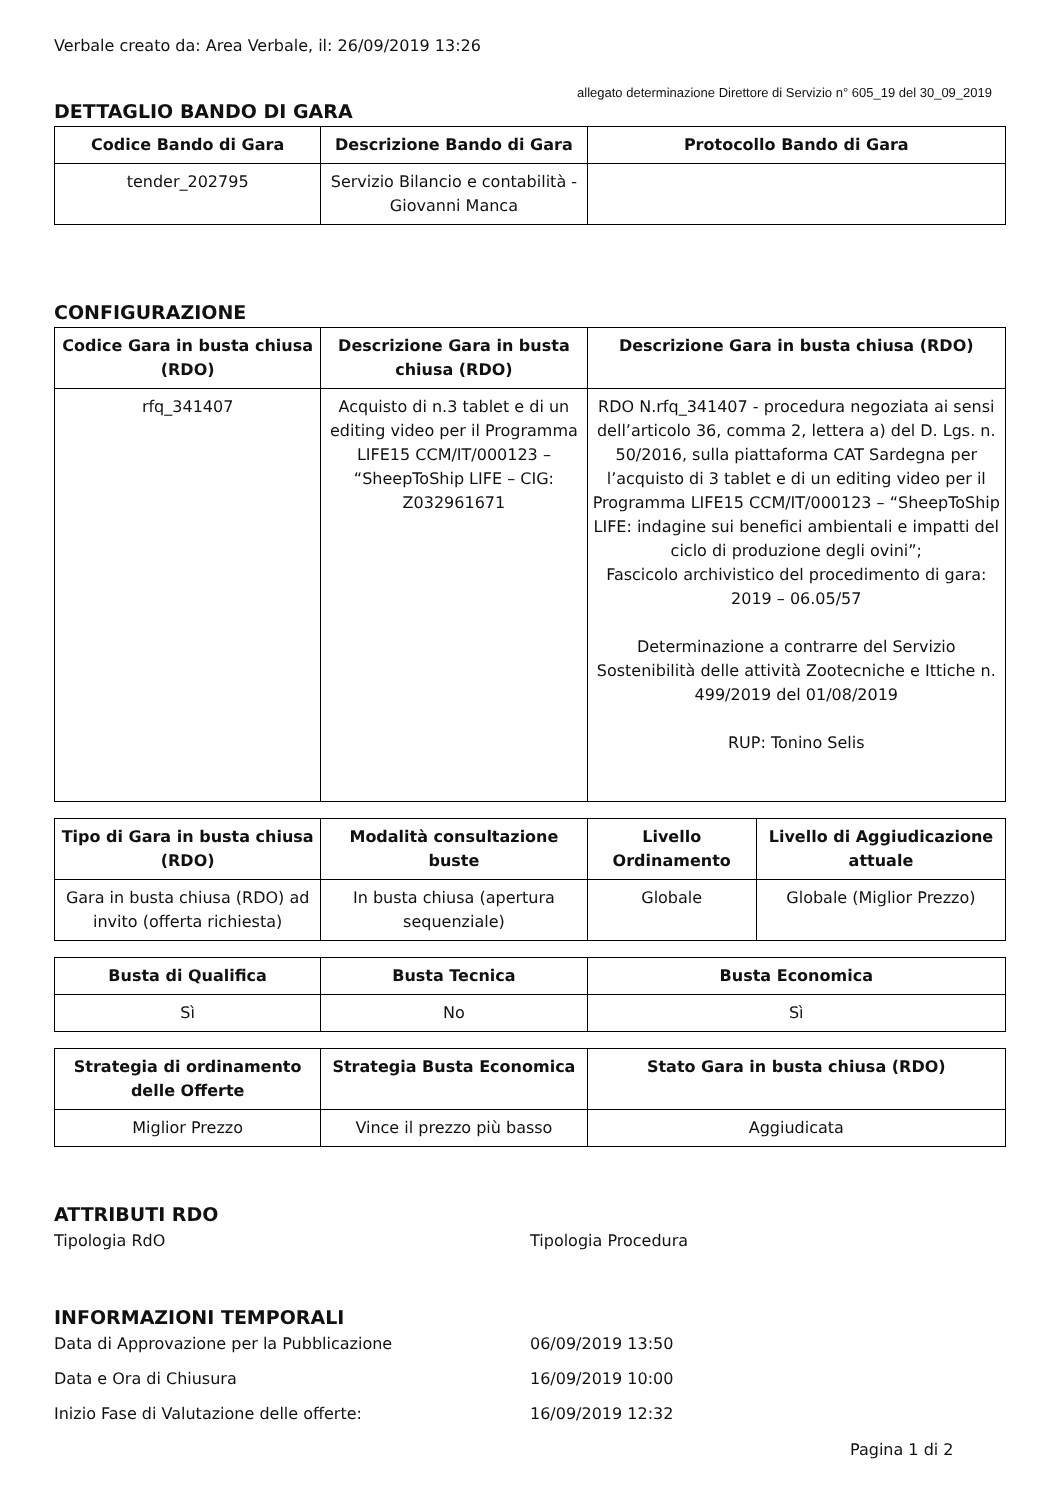Verbale creato da: Area Verbale, il: 26/09/2019 13:26
allegato determinazione Direttore di Servizio n° 605_19 del 30_09_2019
DETTAGLIO BANDO DI GARA
| Codice Bando di Gara | Descrizione Bando di Gara | Protocollo Bando di Gara |
| --- | --- | --- |
| tender_202795 | Servizio Bilancio e contabilità - Giovanni Manca | |
CONFIGURAZIONE
| Codice Gara in busta chiusa (RDO) | Descrizione Gara in busta chiusa (RDO) | Descrizione Gara in busta chiusa (RDO) |
| --- | --- | --- |
| rfq_341407 | Acquisto di n.3 tablet e di un editing video per il Programma LIFE15 CCM/IT/000123 – “SheepToShip LIFE – CIG: Z032961671 | RDO N.rfq_341407 - procedura negoziata ai sensi dell’articolo 36, comma 2, lettera a) del D. Lgs. n. 50/2016, sulla piattaforma CAT Sardegna per l’acquisto di 3 tablet e di un editing video per il Programma LIFE15 CCM/IT/000123 – “SheepToShip LIFE: indagine sui benefici ambientali e impatti del ciclo di produzione degli ovini”; Fascicolo archivistico del procedimento di gara: 2019 – 06.05/57 Determinazione a contrarre del Servizio Sostenibilità delle attività Zootecniche e Ittiche n. 499/2019 del 01/08/2019 RUP: Tonino Selis |
| Tipo di Gara in busta chiusa (RDO) | Modalità consultazione buste | Livello Ordinamento | Livello di Aggiudicazione attuale |
| --- | --- | --- | --- |
| Gara in busta chiusa (RDO) ad invito (offerta richiesta) | In busta chiusa (apertura sequenziale) | Globale | Globale (Miglior Prezzo) |
| Busta di Qualifica | Busta Tecnica | Busta Economica |
| --- | --- | --- |
| Sì | No | Sì |
| Strategia di ordinamento delle Offerte | Strategia Busta Economica | Stato Gara in busta chiusa (RDO) |
| --- | --- | --- |
| Miglior Prezzo | Vince il prezzo più basso | Aggiudicata |
ATTRIBUTI RDO
Tipologia RdO Tipologia Procedura
INFORMAZIONI TEMPORALI
Data di Approvazione per la Pubblicazione 06/09/2019 13:50
Data e Ora di Chiusura 16/09/2019 10:00
Inizio Fase di Valutazione delle offerte: 16/09/2019 12:32
Pagina 1 di 2